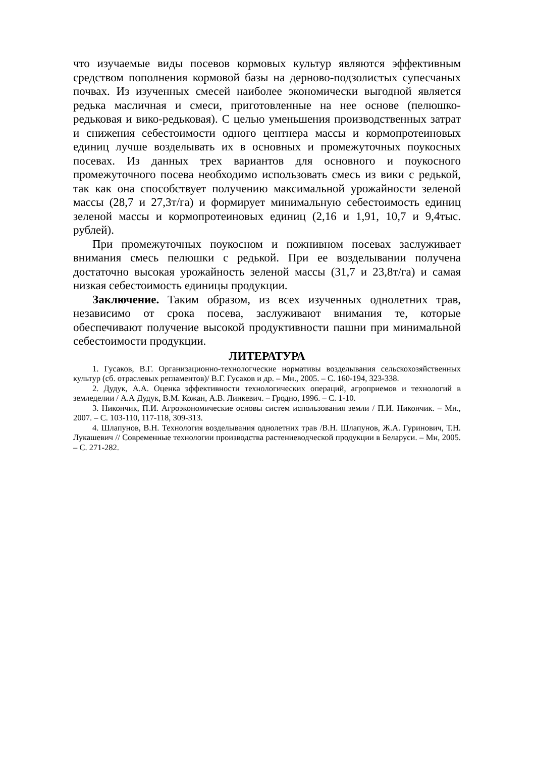что изучаемые виды посевов кормовых культур являются эффективным средством пополнения кормовой базы на дерново-подзолистых супесчаных почвах. Из изученных смесей наиболее экономически выгодной является редька масличная и смеси, приготовленные на нее основе (пелюшко-редьковая и вико-редьковая). С целью уменьшения производственных затрат и снижения себестоимости одного центнера массы и кормопротеиновых единиц лучше возделывать их в основных и промежуточных поукосных посевах. Из данных трех вариантов для основного и поукосного промежуточного посева необходимо использовать смесь из вики с редькой, так как она способствует получению максимальной урожайности зеленой массы (28,7 и 27,3т/га) и формирует минимальную себестоимость единиц зеленой массы и кормопротеиновых единиц (2,16 и 1,91, 10,7 и 9,4тыс. рублей).
При промежуточных поукосном и пожнивном посевах заслуживает внимания смесь пелюшки с редькой. При ее возделывании получена достаточно высокая урожайность зеленой массы (31,7 и 23,8т/га) и самая низкая себестоимость единицы продукции.
Заключение. Таким образом, из всех изученных однолетних трав, независимо от срока посева, заслуживают внимания те, которые обеспечивают получение высокой продуктивности пашни при минимальной себестоимости продукции.
ЛИТЕРАТУРА
1. Гусаков, В.Г. Организационно-технологческие нормативы возделывания сельскохозяйственных культур (сб. отраслевых регламентов)/ В.Г. Гусаков и др. – Мн., 2005. – С. 160-194, 323-338.
2. Дудук, А.А. Оценка эффективности технологических операций, агроприемов и технологий в земледелии / А.А Дудук, В.М. Кожан, А.В. Линкевич. – Гродно, 1996. – С. 1-10.
3. Никончик, П.И. Агроэкономические основы систем использования земли / П.И. Никончик. – Мн., 2007. – С. 103-110, 117-118, 309-313.
4. Шлапунов, В.Н. Технология возделывания однолетних трав /В.Н. Шлапунов, Ж.А. Гуринович, Т.Н. Лукашевич // Современные технологии производства растениеводческой продукции в Беларуси. – Мн, 2005. – С. 271-282.